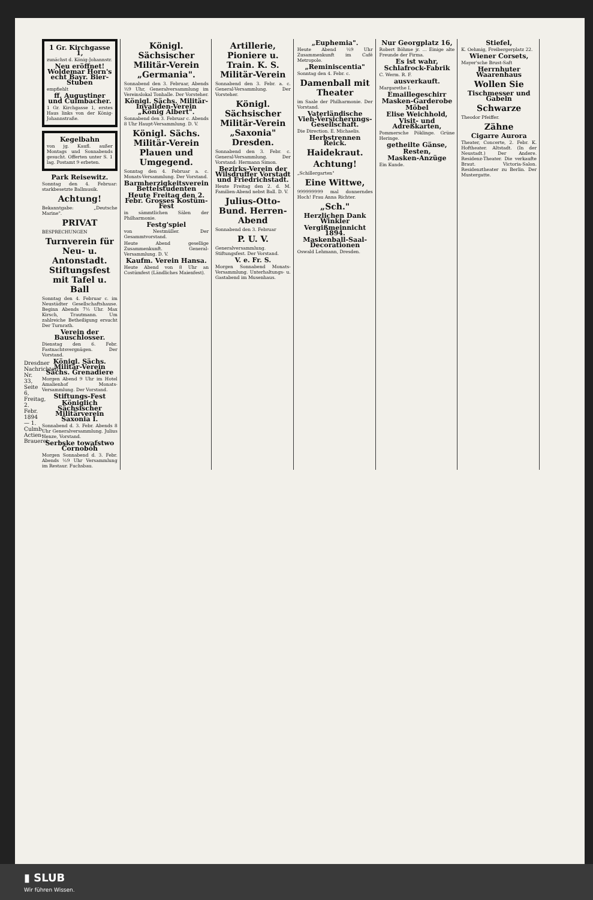Dresdner Nachrichten Nr. 33, Seite 6, Freitag, 2. Febr. 1894 — 1. Culmb. Actien-Brauerei
1 Gr. Kirchgasse 1,
zunächst d. König-Johannstr.
Neu eröffnet! Woldemar Horn's echt Bayr. Bier-Stuben
empfiehlt
ff. Augustiner und Culmbacher.
1 Gr. Kirchgasse 1, erstes Haus links von der König-Johannstraße.
Kegelbahn
von jg. Kaufl. außer Montags und Sonnabends gesucht. Offerten unter S. 1 lag. Postamt 9 erbeten.
Park Reisewitz.
Sonntag den 4. Februar: starkbesetzte Ballmusik.
Achtung!
Bekanntgabe: „Deutsche Marine".
PRIVAT
BESPRECHUNGEN
Turnverein für Neu- u. Antonstadt. Stiftungsfest mit Tafel u. Ball
Sonntag den 4. Februar c. im Neustädter Gesellschaftshause. Beginn Abends 7½ Uhr. Max Kirsch, Trautmann. Um zahlreiche Betheiligung ersucht Der Turnrath.
Verein der Bauschlosser.
Dienstag den 6. Febr. Fastnachtsvergnügen. Der Vorstand.
Königl. Sächs. Militär-Verein Sächs. Grenadiere
Morgen Abend 9 Uhr im Hotel Amalienhof Monats-Versammlung. Der Vorstand.
Stiftungs-Fest
Königlich Sächsischer Militärverein Saxonia I.
Sonnabend d. 3. Febr. Abends 8 Uhr Generalversammlung. Julius Henze, Vorstand.
Serbske towafstwo Čornobóh
Morgen Sonnabend d. 3. Febr. Abends ½9 Uhr Versammlung im Restaur. Fuchsbau.
Königl. Sächsischer Militär-Verein „Germania".
Sonnabend den 3. Februar, Abends ½9 Uhr, Generalversammlung im Vereinslokal Tonhalle. Der Vorsteher.
Königl. Sächs. Militär-Invaliden-Verein „König Albert".
Sonnabend den 3. Februar c. Abends 8 Uhr Haupt-Versammlung. D. V.
Königl. Sächs. Militär-Verein Plauen und Umgegend.
Sonntag den 4. Februar a. c. Monats-Versammlung. Der Vorstand.
Barmherzigkeitsverein Bettelstudenten
Heute Freitag den 2. Febr. Grosses Kostüm-Fest
in sämmtlichen Sälen der Philharmonie.
Festg'spiel
von Nestmüller. Der Gesammtvorstand.
Heute Abend gesellige Zusammenkunft. General-Versammlung. D. V.
Kaufm. Verein Hansa.
Heute Abend von 8 Uhr an Costümfest (Ländliches Maienfest).
Artillerie, Pioniere u. Train. K. S. Militär-Verein
Sonnabend den 3. Febr. a. c. General-Versammlung. Der Vorsteher.
Königl. Sächsischer Militär-Verein „Saxonia" Dresden.
Sonnabend den 3. Febr. c. General-Versammlung. Der Vorstand: Hermann Simon.
Bezirks-Verein der Wilsdruffer Vorstadt und Friedrichstadt.
Heute Freitag den 2. d. M. Familien-Abend nebst Ball. D. V.
Julius-Otto-Bund. Herren-Abend
Sonnabend den 3. Februar
P. U. V.
Generalversammlung. Stiftungsfest. Der Vorstand.
V. e. Fr. S.
Morgen Sonnabend Monats-Versammlung. Unterhaltungs- u. Gastabend im Musenhaus.
„Euphemia".
Heute Abend ½9 Uhr Zusammenkunft im Café Metropole.
„Reminiscentia"
Sonntag den 4. Febr. c.
Damenball mit Theater
im Saale der Philharmonie. Der Vorstand.
Vaterländische Vieh-Versicherungs-Gesellschaft.
Die Direction. E. Michaelis.
Herbstrennen Reick.
Haidekraut.
Achtung!
„Schillergarten"
Eine Wittwe,
999999999 mal donnerndes Hoch! Frau Anna Richter.
„Sch."
Herzlichen Dank Winkler
Vergißmeinnicht 1894.
Maskenball-Saal-Decorationen
Oswald Lehmann, Dresden.
Nur Georgplatz 16,
Robert Böhme jr. ... Einige alte Freunde der Firma.
Es ist wahr,
Schlafrock-Fabrik
C. Werm. R. F.
ausverkauft.
Margarethe I.
Emaillegeschirr
Masken-Garderobe
Möbel
Elise Weichhold,
Visit- und Adreßkarten,
Pommersche Pöklinge. Grüne Heringe.
getheilte Gänse,
Resten,
Masken-Anzüge
Ein Kunde.
Stiefel,
K. Oehmig, Freibergerplatz 22.
Wiener Corsets,
Mayer'sche Brust-Saft
Herrnhuter Waarenhaus
Wollen Sie
Tischmesser und Gabeln
Schwarze
Theodor Pfeiffer.
Zähne
Cigarre Aurora
Theater, Concerte, 2. Febr. K. Hoftheater. Altstadt. (In der Neustadt.) Der Andere. Residenz-Theater. Die verkaufte Braut. Victoria-Salon. Residenztheater zu Berlin. Der Mustergatte.
▮ SLUB
Wir führen Wissen.